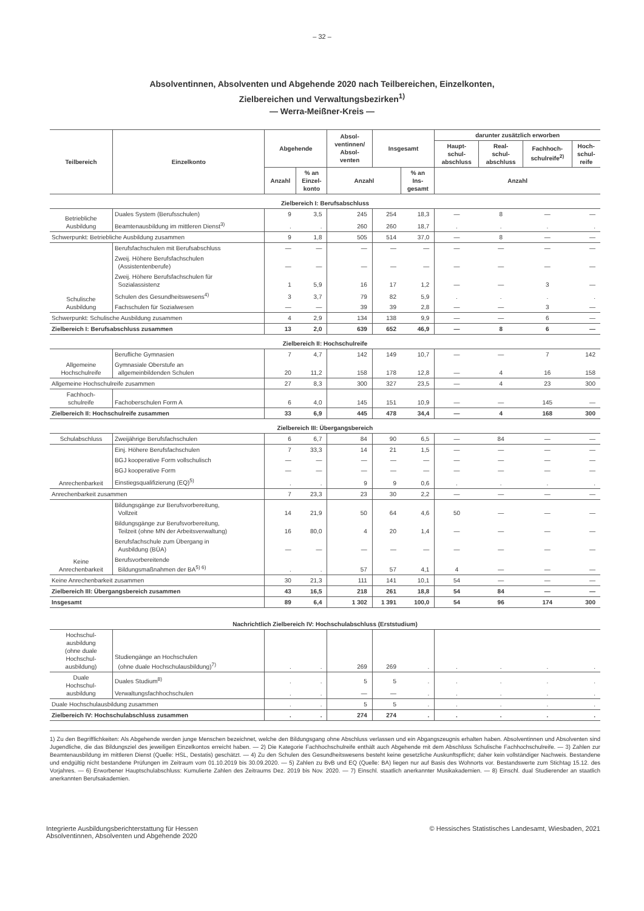– 32 –
Absolventinnen, Absolventen und Abgehende 2020 nach Teilbereichen, Einzelkonten,
Zielbereichen und Verwaltungsbezirken<sup>1)</sup>
— Werra-Meißner-Kreis —
| Teilbereich | Einzelkonto | Abgehende | | Absol- ventinnen/ Absol- venten | Insgesamt | | darunter zusätzlich erworben | | | |
| --- | --- | --- | --- | --- | --- | --- | --- | --- | --- | --- |
| | | | | | | | Haupt- schul- abschluss | Real- schul- abschluss | Fachhoch- schulreife<sup>2)</sup> | Hoch- schul- reife |
| | | Anzahl | % an Einzel- konto | Anzahl | | % an Ins- gesamt | Anzahl | | | |
| Zielbereich I: Berufsabschluss | | | | | | | | | | |
| Betriebliche Ausbildung | Duales System (Berufsschulen) | 9 | 3,5 | 245 | 254 | 18,3 | — | 8 | — | — |
| | Beamtenausbildung im mittleren Dienst<sup>3)</sup> | . | . | 260 | 260 | 18,7 | . | . | . | . |
| Schwerpunkt: Betriebliche Ausbildung zusammen | | 9 | 1,8 | 505 | 514 | 37,0 | — | 8 | — | — |
| Schulische Ausbildung | Berufsfachschulen mit Berufsabschluss | — | — | — | — | — | — | — | — | — |
| | Zweij. Höhere Berufsfachschulen (Assistentenberufe) | — | — | — | — | — | — | — | — | — |
| | Zweij. Höhere Berufsfachschulen für Sozialassistenz | 1 | 5,9 | 16 | 17 | 1,2 | — | — | 3 | — |
| | Schulen des Gesundheitswesens<sup>4)</sup> | 3 | 3,7 | 79 | 82 | 5,9 | . | . | . | . |
| | Fachschulen für Sozialwesen | — | — | 39 | 39 | 2,8 | — | — | 3 | — |
| Schwerpunkt: Schulische Ausbildung zusammen | | 4 | 2,9 | 134 | 138 | 9,9 | — | — | 6 | — |
| Zielbereich I: Berufsabschluss zusammen | | 13 | 2,0 | 639 | 652 | 46,9 | — | 8 | 6 | — |
| Zielbereich II: Hochschulreife | | | | | | | | | | |
| Allgemeine Hochschulreife | Berufliche Gymnasien | 7 | 4,7 | 142 | 149 | 10,7 | — | — | 7 | 142 |
| | Gymnasiale Oberstufe an allgemeinbildenden Schulen | 20 | 11,2 | 158 | 178 | 12,8 | — | 4 | 16 | 158 |
| Allgemeine Hochschulreife zusammen | | 27 | 8,3 | 300 | 327 | 23,5 | — | 4 | 23 | 300 |
| Fachhoch- schulreife | Fachoberschulen Form A | 6 | 4,0 | 145 | 151 | 10,9 | — | — | 145 | — |
| Zielbereich II: Hochschulreife zusammen | | 33 | 6,9 | 445 | 478 | 34,4 | — | 4 | 168 | 300 |
| Zielbereich III: Übergangsbereich | | | | | | | | | | |
| Schulabschluss | Zweijährige Berufsfachschulen | 6 | 6,7 | 84 | 90 | 6,5 | — | 84 | — | — |
| Anrechenbarkeit | Einj. Höhere Berufsfachschulen | 7 | 33,3 | 14 | 21 | 1,5 | — | — | — | — |
| | BGJ kooperative Form vollschulisch | — | — | — | — | — | — | — | — | — |
| | BGJ kooperative Form | — | — | — | — | — | — | — | — | — |
| | Einstiegsqualifizierung (EQ)<sup>5)</sup> | . | . | 9 | 9 | 0,6 | . | . | . | . |
| Anrechenbarkeit zusammen | | 7 | 23,3 | 23 | 30 | 2,2 | — | — | — | — |
| Keine Anrechenbarkeit | Bildungsgänge zur Berufsvorbereitung, Vollzeit | 14 | 21,9 | 50 | 64 | 4,6 | 50 | — | — | — |
| | Bildungsgänge zur Berufsvorbereitung, Teilzeit (ohne MN der Arbeitsverwaltung) | 16 | 80,0 | 4 | 20 | 1,4 | — | — | — | — |
| | Berufsfachschule zum Übergang in Ausbildung (BÜA) | — | — | — | — | — | — | — | — | — |
| | Berufsvorbereitende Bildungsmaßnahmen der BA<sup>5) 6)</sup> | . | . | 57 | 57 | 4,1 | 4 | — | — | — |
| Keine Anrechenbarkeit zusammen | | 30 | 21,3 | 111 | 141 | 10,1 | 54 | — | — | — |
| Zielbereich III: Übergangsbereich zusammen | | 43 | 16,5 | 218 | 261 | 18,8 | 54 | 84 | — | — |
| Insgesamt | | 89 | 6,4 | 1 302 | 1 391 | 100,0 | 54 | 96 | 174 | 300 |
| Nachrichtlich Zielbereich IV: Hochschulabschluss (Erststudium) | | | | | | | | | | |
| Hochschul- ausbildung (ohne duale Hochschul- ausbildung) | Studiengänge an Hochschulen (ohne duale Hochschulausbildung)<sup>7)</sup> | . | . | 269 | 269 | . | . | . | . | . |
| Duale Hochschul- ausbildung | Duales Studium<sup>8)</sup> | . | . | 5 | 5 | . | . | . | . | . |
| | Verwaltungsfachhochschulen | . | . | — | — | . | . | . | . | . |
| Duale Hochschulausbildung zusammen | | . | . | 5 | 5 | . | . | . | . | . |
| Zielbereich IV: Hochschulabschluss zusammen | | . | . | 274 | 274 | . | . | . | . | . |
1) Zu den Begrifflichkeiten: Als Abgehende werden junge Menschen bezeichnet, welche den Bildungsgang ohne Abschluss verlassen und ein Abgangszeugnis erhalten haben. Absolventinnen und Absolventen sind Jugendliche, die das Bildungsziel des jeweiligen Einzelkontos erreicht haben. — 2) Die Kategorie Fachhochschulreife enthält auch Abgehende mit dem Abschluss Schulische Fachhochschulreife. — 3) Zahlen zur Beamtenausbildung im mittleren Dienst (Quelle: HSL, Destatis) geschätzt. — 4) Zu den Schulen des Gesundheitswesens besteht keine gesetzliche Auskunftspflicht; daher kein vollständiger Nachweis. Bestandene und endgültig nicht bestandene Prüfungen im Zeitraum vom 01.10.2019 bis 30.09.2020. — 5) Zahlen zu BvB und EQ (Quelle: BA) liegen nur auf Basis des Wohnorts vor. Bestandswerte zum Stichtag 15.12. des Vorjahres. — 6) Erworbener Hauptschulabschluss: Kumulierte Zahlen des Zeitraums Dez. 2019 bis Nov. 2020. — 7) Einschl. staatlich anerkannter Musikakademien. — 8) Einschl. dual Studierender an staatlich anerkannten Berufsakademien.
Integrierte Ausbildungsberichterstattung für Hessen
Absolventinnen, Absolventen und Abgehende 2020
© Hessisches Statistisches Landesamt, Wiesbaden, 2021